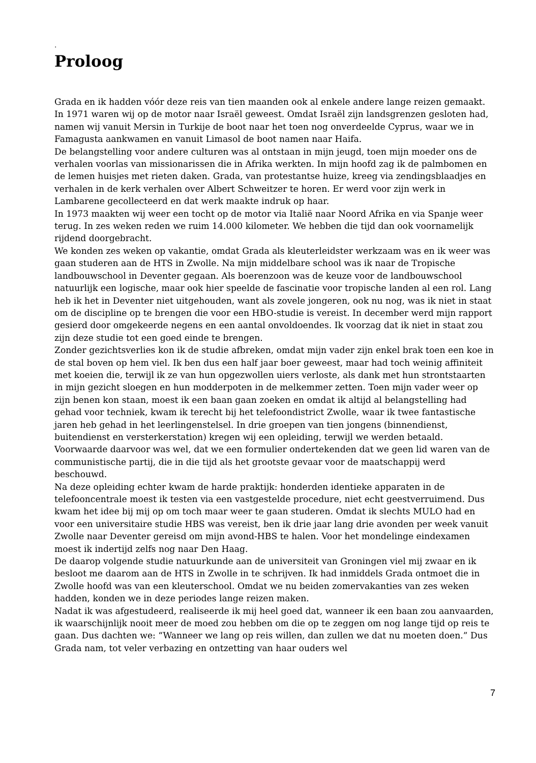.
Proloog
Grada en ik hadden vóór deze reis van tien maanden ook al enkele andere lange reizen gemaakt.
In 1971 waren wij op de motor naar Israël geweest. Omdat Israël zijn landsgrenzen gesloten had, namen wij vanuit Mersin in Turkije de boot naar het toen nog onverdeelde Cyprus, waar we in Famagusta aankwamen en vanuit Limasol de boot namen naar Haifa.
De belangstelling voor andere culturen was al ontstaan in mijn jeugd, toen mijn moeder ons de verhalen voorlas van missionarissen die in Afrika werkten. In mijn hoofd zag ik de palmbomen en de lemen huisjes met rieten daken. Grada, van protestantse huize, kreeg via zendingsblaadjes en verhalen in de kerk verhalen over Albert Schweitzer te horen. Er werd voor zijn werk in Lambarene gecollecteerd en dat werk maakte indruk op haar.
In 1973 maakten wij weer een tocht op de motor via Italië naar Noord Afrika en via Spanje weer terug. In zes weken reden we ruim 14.000 kilometer. We hebben die tijd dan ook voornamelijk rijdend doorgebracht.
We konden zes weken op vakantie, omdat Grada als kleuterleidster werkzaam was en ik weer was gaan studeren aan de HTS in Zwolle. Na mijn middelbare school was ik naar de Tropische landbouwschool in Deventer gegaan. Als boerenzoon was de keuze voor de landbouwschool natuurlijk een logische, maar ook hier speelde de fascinatie voor tropische landen al een rol. Lang heb ik het in Deventer niet uitgehouden, want als zovele jongeren, ook nu nog, was ik niet in staat om de discipline op te brengen die voor een HBO-studie is vereist. In december werd mijn rapport gesierd door omgekeerde negens en een aantal onvoldoendes. Ik voorzag dat ik niet in staat zou zijn deze studie tot een goed einde te brengen.
Zonder gezichtsverlies kon ik de studie afbreken, omdat mijn vader zijn enkel brak toen een koe in de stal boven op hem viel. Ik ben dus een half jaar boer geweest, maar had toch weinig affiniteit met koeien die, terwijl ik ze van hun opgezwollen uiers verloste, als dank met hun strontstaarten in mijn gezicht sloegen en hun modderpoten in de melkemmer zetten. Toen mijn vader weer op zijn benen kon staan, moest ik een baan gaan zoeken en omdat ik altijd al belangstelling had gehad voor techniek, kwam ik terecht bij het telefoondistrict Zwolle, waar ik twee fantastische jaren heb gehad in het leerlingenstelsel. In drie groepen van tien jongens (binnendienst, buitendienst en versterkerstation) kregen wij een opleiding, terwijl we werden betaald. Voorwaarde daarvoor was wel, dat we een formulier ondertekenden dat we geen lid waren van de communistische partij, die in die tijd als het grootste gevaar voor de maatschappij werd beschouwd.
Na deze opleiding echter kwam de harde praktijk: honderden identieke apparaten in de telefooncentrale moest ik testen via een vastgestelde procedure, niet echt geestverruimend. Dus kwam het idee bij mij op om toch maar weer te gaan studeren. Omdat ik slechts MULO had en voor een universitaire studie HBS was vereist, ben ik drie jaar lang drie avonden per week vanuit Zwolle naar Deventer gereisd om mijn avond-HBS te halen. Voor het mondelinge eindexamen moest ik indertijd zelfs nog naar Den Haag.
De daarop volgende studie natuurkunde aan de universiteit van Groningen viel mij zwaar en ik besloot me daarom aan de HTS in Zwolle in te schrijven. Ik had inmiddels Grada ontmoet die in Zwolle hoofd was van een kleuterschool. Omdat we nu beiden zomervakanties van zes weken hadden, konden we in deze periodes lange reizen maken.
Nadat ik was afgestudeerd, realiseerde ik mij heel goed dat, wanneer ik een baan zou aanvaarden, ik waarschijnlijk nooit meer de moed zou hebben om die op te zeggen om nog lange tijd op reis te gaan. Dus dachten we: “Wanneer we lang op reis willen, dan zullen we dat nu moeten doen.” Dus Grada nam, tot veler verbazing en ontzetting van haar ouders wel
7